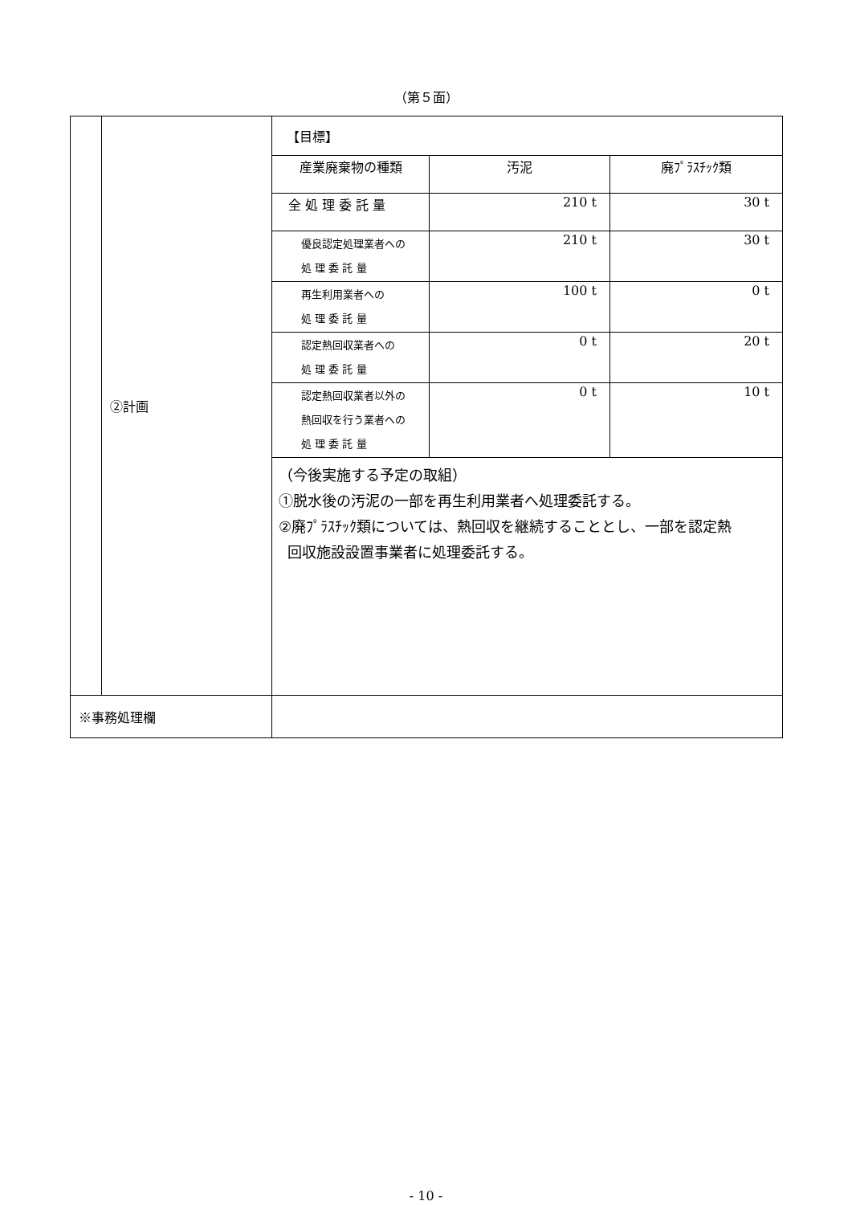（第５面）
| | ②計画 | 【目標】 / 産業廃棄物の種類 / 汚泥 / 廃ﾌﾟﾗｽﾁｯｸ類 / / 全 処 理 委 託 量 / 210 t / 30 t / / 優良認定処理業者への 処 理 委 託 量 / 210 t / 30 t / / 再生利用業者への 処 理 委 託 量 / 100 t / 0 t / / 認定熱回収業者への 処 理 委 託 量 / 0 t / 20 t / / 認定熱回収業者以外の 熱回収を行う業者への 処 理 委 託 量 / 0 t / 10 t / （今後実施する予定の取組） ①脱水後の汚泥の一部を再生利用業者へ処理委託する。 ②廃ﾌﾟﾗｽﾁｯｸ類については、熱回収を継続することとし、一部を認定熱 回収施設設置事業者に処理委託する。 |
| ※事務処理欄 | | |
- 10 -